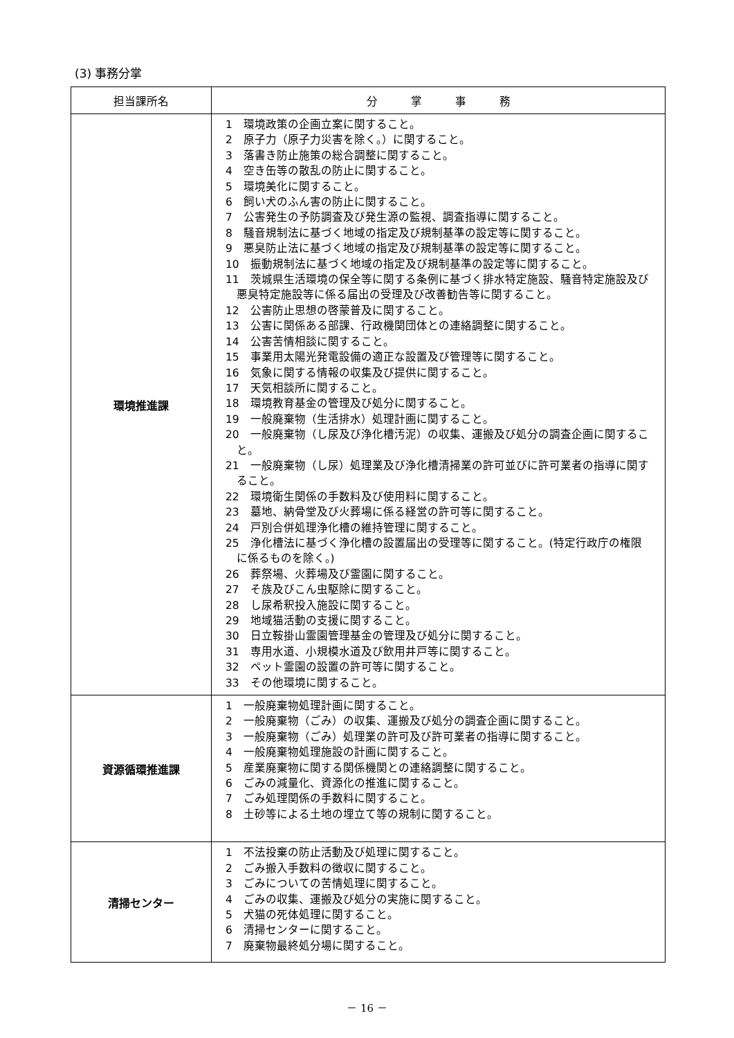(3) 事務分掌
| 担当課所名 | 分 掌 事 務 |
| --- | --- |
| 環境推進課 | 1 環境政策の企画立案に関すること。 2 原子力（原子力災害を除く。）に関すること。 3 落書き防止施策の総合調整に関すること。 4 空き缶等の散乱の防止に関すること。 5 環境美化に関すること。 6 飼い犬のふん害の防止に関すること。 7 公害発生の予防調査及び発生源の監視、調査指導に関すること。 8 騒音規制法に基づく地域の指定及び規制基準の設定等に関すること。 9 悪臭防止法に基づく地域の指定及び規制基準の設定等に関すること。 10 振動規制法に基づく地域の指定及び規制基準の設定等に関すること。 11 茨城県生活環境の保全等に関する条例に基づく排水特定施設、騒音特定施設及び悪臭特定施設等に係る届出の受理及び改善勧告等に関すること。 12 公害防止思想の啓蒙普及に関すること。 13 公害に関係ある部課、行政機関団体との連絡調整に関すること。 14 公害苦情相談に関すること。 15 事業用太陽光発電設備の適正な設置及び管理等に関すること。 16 気象に関する情報の収集及び提供に関すること。 17 天気相談所に関すること。 18 環境教育基金の管理及び処分に関すること。 19 一般廃棄物（生活排水）処理計画に関すること。 20 一般廃棄物（し尿及び浄化槽汚泥）の収集、運搬及び処分の調査企画に関すること。 21 一般廃棄物（し尿）処理業及び浄化槽清掃業の許可並びに許可業者の指導に関すること。 22 環境衛生関係の手数料及び使用料に関すること。 23 墓地、納骨堂及び火葬場に係る経営の許可等に関すること。 24 戸別合併処理浄化槽の維持管理に関すること。 25 浄化槽法に基づく浄化槽の設置届出の受理等に関すること。(特定行政庁の権限に係るものを除く。) 26 葬祭場、火葬場及び霊園に関すること。 27 そ族及びこん虫駆除に関すること。 28 し尿希釈投入施設に関すること。 29 地域猫活動の支援に関すること。 30 日立鞍掛山霊園管理基金の管理及び処分に関すること。 31 専用水道、小規模水道及び飲用井戸等に関すること。 32 ペット霊園の設置の許可等に関すること。 33 その他環境に関すること。 |
| 資源循環推進課 | 1 一般廃棄物処理計画に関すること。 2 一般廃棄物（ごみ）の収集、運搬及び処分の調査企画に関すること。 3 一般廃棄物（ごみ）処理業の許可及び許可業者の指導に関すること。 4 一般廃棄物処理施設の計画に関すること。 5 産業廃棄物に関する関係機関との連絡調整に関すること。 6 ごみの減量化、資源化の推進に関すること。 7 ごみ処理関係の手数料に関すること。 8 土砂等による土地の埋立て等の規制に関すること。 |
| 清掃センター | 1 不法投棄の防止活動及び処理に関すること。 2 ごみ搬入手数料の徴収に関すること。 3 ごみについての苦情処理に関すること。 4 ごみの収集、運搬及び処分の実施に関すること。 5 犬猫の死体処理に関すること。 6 清掃センターに関すること。 7 廃棄物最終処分場に関すること。 |
－ 16 －